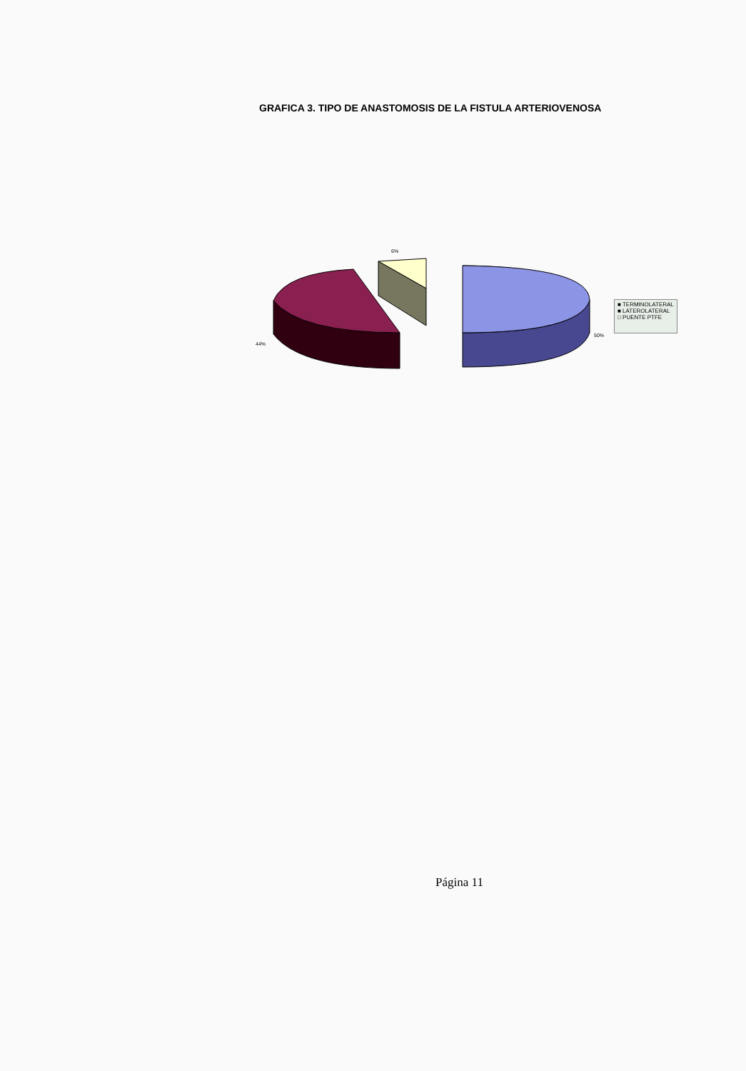GRAFICA 3. TIPO DE ANASTOMOSIS DE LA FISTULA ARTERIOVENOSA
6%
44%
50%
■ TERMINOLATERAL
■ LATEROLATERAL
□ PUENTE PTFE
Página 11